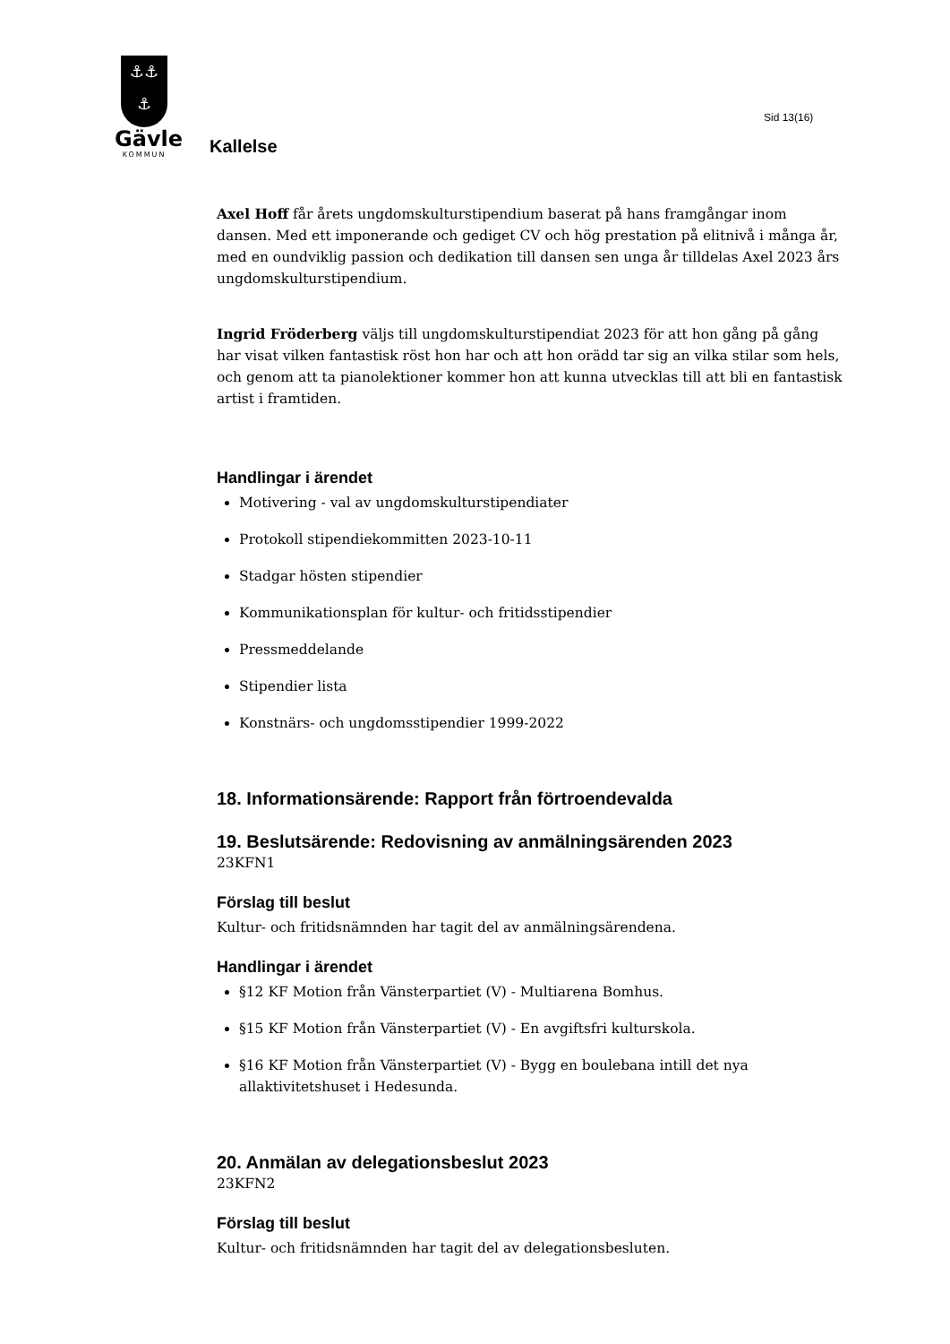⚓⚓
⚓
Gävle
KOMMUN
Kallelse
Sid 13(16)
Axel Hoff får årets ungdomskulturstipendium baserat på hans framgångar inom dansen. Med ett imponerande och gediget CV och hög prestation på elitnivå i många år, med en oundviklig passion och dedikation till dansen sen unga år tilldelas Axel 2023 års ungdomskulturstipendium.
Ingrid Fröderberg väljs till ungdomskulturstipendiat 2023 för att hon gång på gång har visat vilken fantastisk röst hon har och att hon orädd tar sig an vilka stilar som hels, och genom att ta pianolektioner kommer hon att kunna utvecklas till att bli en fantastisk artist i framtiden.
Handlingar i ärendet
Motivering - val av ungdomskulturstipendiater
Protokoll stipendiekommitten 2023-10-11
Stadgar hösten stipendier
Kommunikationsplan för kultur- och fritidsstipendier
Pressmeddelande
Stipendier lista
Konstnärs- och ungdomsstipendier 1999-2022
18. Informationsärende: Rapport från förtroendevalda
19. Beslutsärende: Redovisning av anmälningsärenden 2023
23KFN1
Förslag till beslut
Kultur- och fritidsnämnden har tagit del av anmälningsärendena.
Handlingar i ärendet
§12 KF Motion från Vänsterpartiet (V) - Multiarena Bomhus.
§15 KF Motion från Vänsterpartiet (V) - En avgiftsfri kulturskola.
§16 KF Motion från Vänsterpartiet (V) - Bygg en boulebana intill det nya allaktivitetshuset i Hedesunda.
20. Anmälan av delegationsbeslut 2023
23KFN2
Förslag till beslut
Kultur- och fritidsnämnden har tagit del av delegationsbesluten.